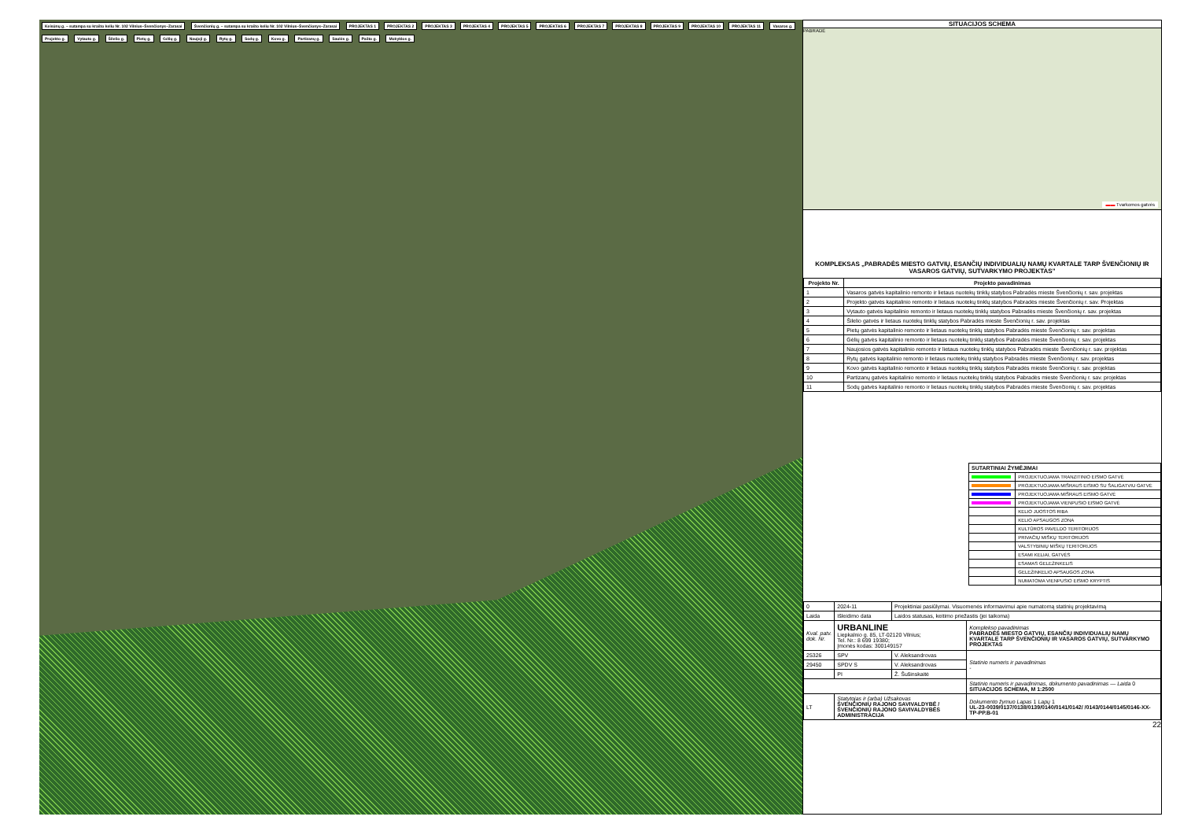Keisūnų g. – sutampa su krašto keliu Nr. 102 Vilnius–Švenčionys–Zarasai Švenčionių g. – sutampa su krašto keliu Nr. 102 Vilnius–Švenčionys–Zarasai PROJEKTAS 1 PROJEKTAS 2 PROJEKTAS 3 PROJEKTAS 4 PROJEKTAS 5 PROJEKTAS 6 PROJEKTAS 7 PROJEKTAS 8 PROJEKTAS 9 PROJEKTAS 10 PROJEKTAS 11 Vasaros g. Projekto g. Vytauto g. Šilelio g. Pietų g. Gėlių g. Naujoji g. Rytų g. Sodų g. Kovo g. Partizanų g. Saulės g. Pašto g. Mokyklos g.
SITUACIJOS SCHEMA
PABRADĖ
▬▬ Tvarkomos gatvės
KOMPLEKSAS „PABRADĖS MIESTO GATVIŲ, ESANČIŲ INDIVIDUALIŲ NAMŲ KVARTALE TARP ŠVENČIONIŲ IR VASAROS GATVIŲ, SUTVARKYMO PROJEKTAS"
| Projekto Nr. | Projekto pavadinimas |
| --- | --- |
| 1 | Vasaros gatvės kapitalinio remonto ir lietaus nuotekų tinklų statybos Pabradės mieste Švenčionių r. sav. projektas |
| 2 | Projekto gatvės kapitalinio remonto ir lietaus nuotekų tinklų statybos Pabradės mieste Švenčionių r. sav. Projektas |
| 3 | Vytauto gatvės kapitalinio remonto ir lietaus nuotekų tinklų statybos Pabradės mieste Švenčionių r. sav. projektas |
| 4 | Šilelio gatvės ir lietaus nuotekų tinklų statybos Pabradės mieste Švenčionių r. sav. projektas |
| 5 | Pietų gatvės kapitalinio remonto ir lietaus nuotekų tinklų statybos Pabradės mieste Švenčionių r. sav. projektas |
| 6 | Gėlių gatvės kapitalinio remonto ir lietaus nuotekų tinklų statybos Pabradės mieste Švenčionių r. sav. projektas |
| 7 | Naujosios gatvės kapitalinio remonto ir lietaus nuotekų tinklų statybos Pabradės mieste Švenčionių r. sav. projektas |
| 8 | Rytų gatvės kapitalinio remonto ir lietaus nuotekų tinklų statybos Pabradės mieste Švenčionių r. sav. projektas |
| 9 | Kovo gatvės kapitalinio remonto ir lietaus nuotekų tinklų statybos Pabradės mieste Švenčionių r. sav. projektas |
| 10 | Partizanų gatvės kapitalinio remonto ir lietaus nuotekų tinklų statybos Pabradės mieste Švenčionių r. sav. projektas |
| 11 | Sodų gatvės kapitalinio remonto ir lietaus nuotekų tinklų statybos Pabradės mieste Švenčionių r. sav. projektas |
| SUTARTINIAI ŽYMĖJIMAI | |
| --- | --- |
| | PROJEKTUOJAMA TRANZITINIO EISMO GATVĖ |
| | PROJEKTUOJAMA MIŠRAUS EISMO SU ŠALIGATVIU GATVĖ |
| | PROJEKTUOJAMA MIŠRAUS EISMO GATVĖ |
| | PROJEKTUOJAMA VIENPUSIO EISMO GATVĖ |
| | KELIO JUOSTOS RIBA |
| | KELIO APSAUGOS ZONA |
| | KULTŪROS PAVELDO TERITORIJOS |
| | PRIVAČIŲ MIŠKŲ TERITORIJOS |
| | VALSTYBINIŲ MIŠKŲ TERITORIJOS |
| | ESAMI KELIAI, GATVĖS |
| | ESAMAS GELEŽINKELIS |
| | GELEŽINKELIO APSAUGOS ZONA |
| | NUMATOMA VIENPUSIO EISMO KRYPTIS |
| 0 | 2024-11 | Projektiniai pasiūlymai. Visuomenės informavimui apie numatomą statinių projektavimą | |
| Laida | Išleidimo data | Laidos statusas, keitimo priežastis (jei taikoma) | |
| Kval. patv. dok. Nr. | URBANLINE Liepkalnio g. 85, LT-02120 Vilnius; Tel. Nr.: 8 699 19380; Įmonės kodas: 300149157 | | Komplekso pavadinimas PABRADĖS MIESTO GATVIŲ, ESANČIŲ INDIVIDUALIŲ NAMŲ KVARTALE TARP ŠVENČIONIŲ IR VASAROS GATVIŲ, SUTVARKYMO PROJEKTAS |
| 25326 | SPV | V. Aleksandrovas | Statinio numeris ir pavadinimas - |
| 29450 | SPDV S | V. Aleksandrovas | |
| | PI | Ž. Šušinskaitė | |
| | | | Statinio numeris ir pavadinimas, dokumento pavadinimas — Laida 0 SITUACIJOS SCHEMA, M 1:2500 |
| LT | Statytojas ir (arba) Užsakovas ŠVENČIONIŲ RAJONO SAVIVALDYBĖ / ŠVENČIONIŲ RAJONO SAVIVALDYBĖS ADMINISTRACIJA | | Dokumento žymuo Lapas 1 Lapų 1 UL-23-0039/0137/0138/0139/0140/0141/0142/ /0143/0144/0145/0146-XX-TP-PP.B-01 |
22